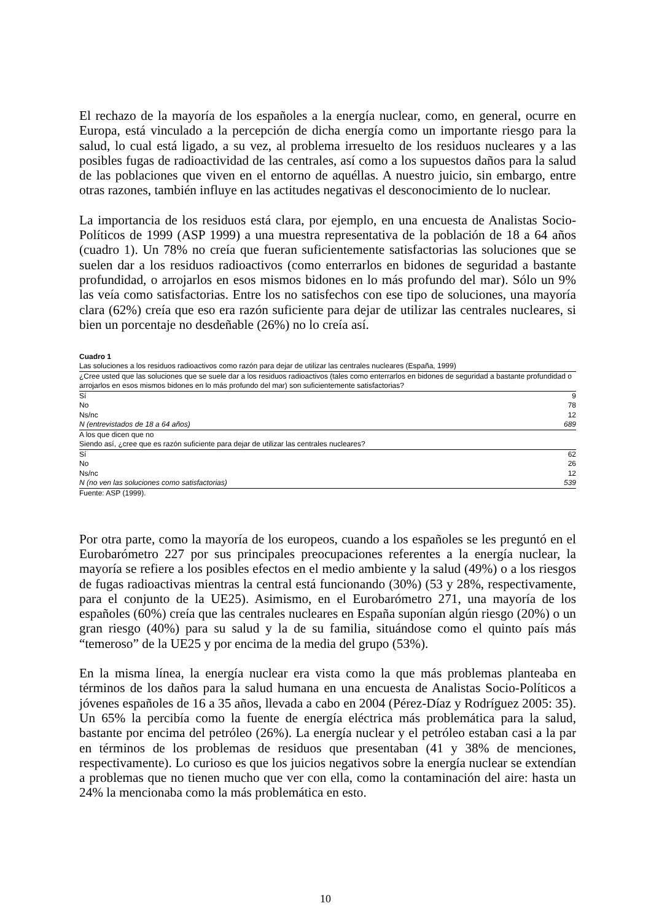El rechazo de la mayoría de los españoles a la energía nuclear, como, en general, ocurre en Europa, está vinculado a la percepción de dicha energía como un importante riesgo para la salud, lo cual está ligado, a su vez, al problema irresuelto de los residuos nucleares y a las posibles fugas de radioactividad de las centrales, así como a los supuestos daños para la salud de las poblaciones que viven en el entorno de aquéllas. A nuestro juicio, sin embargo, entre otras razones, también influye en las actitudes negativas el desconocimiento de lo nuclear.
La importancia de los residuos está clara, por ejemplo, en una encuesta de Analistas Socio-Políticos de 1999 (ASP 1999) a una muestra representativa de la población de 18 a 64 años (cuadro 1). Un 78% no creía que fueran suficientemente satisfactorias las soluciones que se suelen dar a los residuos radioactivos (como enterrarlos en bidones de seguridad a bastante profundidad, o arrojarlos en esos mismos bidones en lo más profundo del mar). Sólo un 9% las veía como satisfactorias. Entre los no satisfechos con ese tipo de soluciones, una mayoría clara (62%) creía que eso era razón suficiente para dejar de utilizar las centrales nucleares, si bien un porcentaje no desdeñable (26%) no lo creía así.
Cuadro 1
| Las soluciones a los residuos radioactivos como razón para dejar de utilizar las centrales nucleares (España, 1999) | |
| ¿Cree usted que las soluciones que se suele dar a los residuos radioactivos (tales como enterrarlos en bidones de seguridad a bastante profundidad o arrojarlos en esos mismos bidones en lo más profundo del mar) son suficientemente satisfactorias? | |
| Sí | 9 |
| No | 78 |
| Ns/nc | 12 |
| N (entrevistados de 18 a 64 años) | 689 |
| A los que dicen que no | |
| Siendo así, ¿cree que es razón suficiente para dejar de utilizar las centrales nucleares? | |
| Sí | 62 |
| No | 26 |
| Ns/nc | 12 |
| N (no ven las soluciones como satisfactorias) | 539 |
Fuente: ASP (1999).
Por otra parte, como la mayoría de los europeos, cuando a los españoles se les preguntó en el Eurobarómetro 227 por sus principales preocupaciones referentes a la energía nuclear, la mayoría se refiere a los posibles efectos en el medio ambiente y la salud (49%) o a los riesgos de fugas radioactivas mientras la central está funcionando (30%) (53 y 28%, respectivamente, para el conjunto de la UE25). Asimismo, en el Eurobarómetro 271, una mayoría de los españoles (60%) creía que las centrales nucleares en España suponían algún riesgo (20%) o un gran riesgo (40%) para su salud y la de su familia, situándose como el quinto país más “temeroso” de la UE25 y por encima de la media del grupo (53%).
En la misma línea, la energía nuclear era vista como la que más problemas planteaba en términos de los daños para la salud humana en una encuesta de Analistas Socio-Políticos a jóvenes españoles de 16 a 35 años, llevada a cabo en 2004 (Pérez-Díaz y Rodríguez 2005: 35). Un 65% la percibía como la fuente de energía eléctrica más problemática para la salud, bastante por encima del petróleo (26%). La energía nuclear y el petróleo estaban casi a la par en términos de los problemas de residuos que presentaban (41 y 38% de menciones, respectivamente). Lo curioso es que los juicios negativos sobre la energía nuclear se extendían a problemas que no tienen mucho que ver con ella, como la contaminación del aire: hasta un 24% la mencionaba como la más problemática en esto.
10